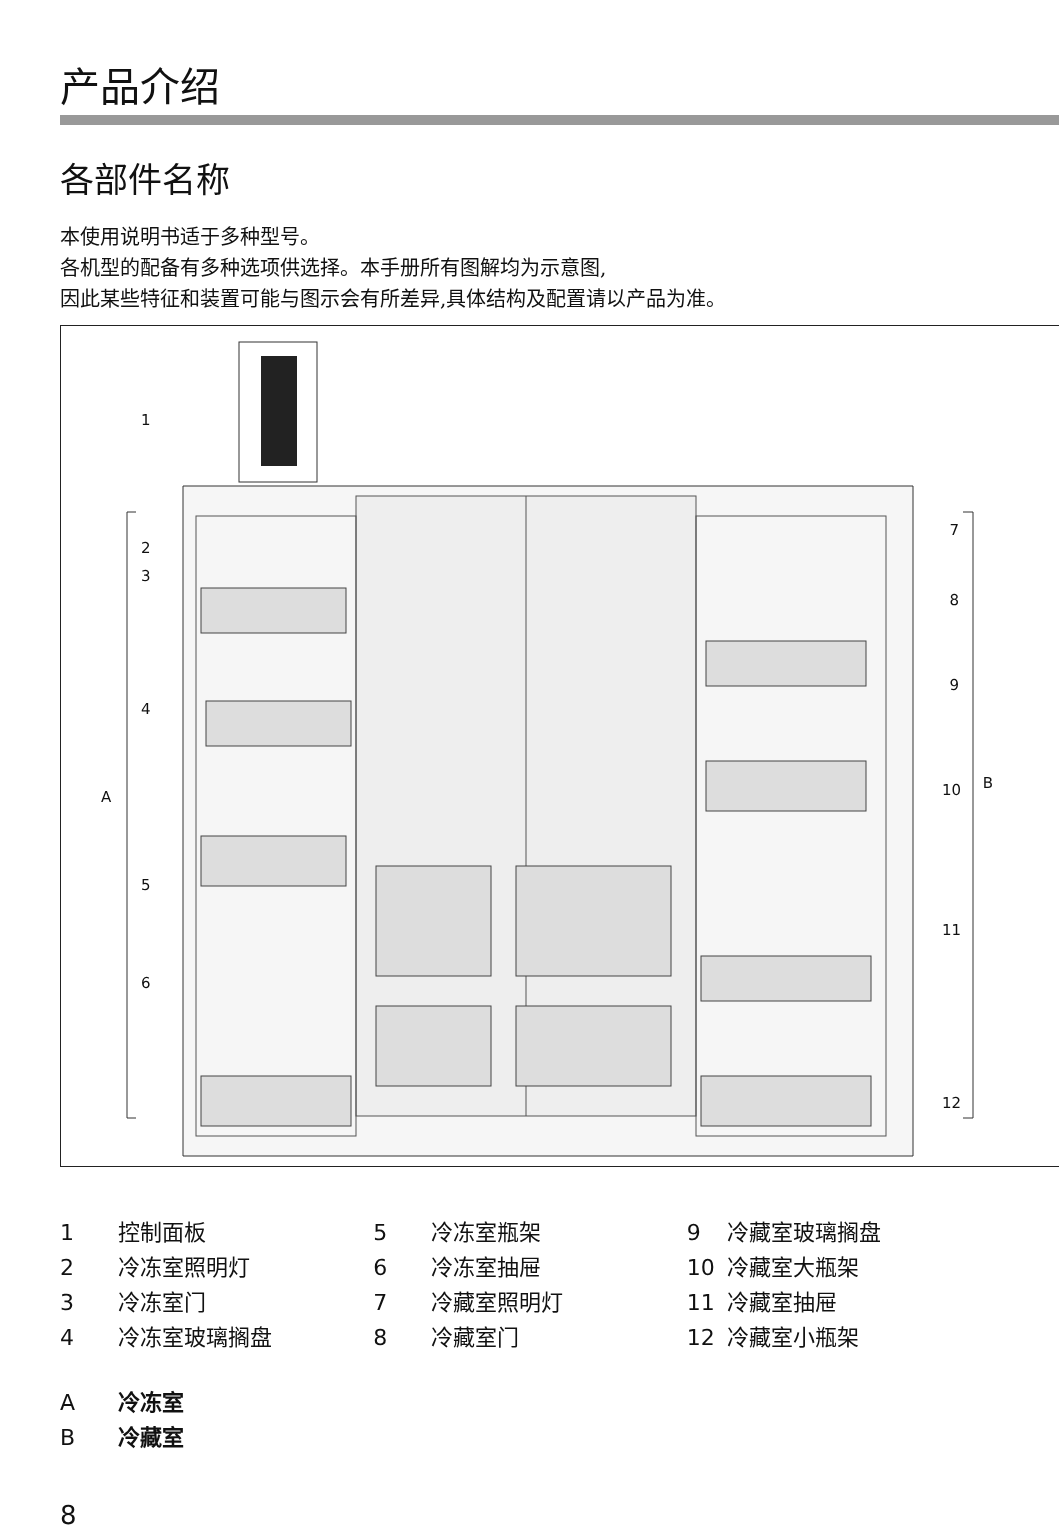产品介绍
各部件名称
本使用说明书适于多种型号。
各机型的配备有多种选项供选择。本手册所有图解均为示意图,
因此某些特征和装置可能与图示会有所差异,具体结构及配置请以产品为准。
1
2
3
4
A
5
6
7
8
9
B 10
11
12
1 控制面板
2 冷冻室照明灯
3 冷冻室门
4 冷冻室玻璃搁盘
5 冷冻室瓶架
6 冷冻室抽屉
7 冷藏室照明灯
8 冷藏室门
9 冷藏室玻璃搁盘
10 冷藏室大瓶架
11 冷藏室抽屉
12 冷藏室小瓶架
A冷冻室
B冷藏室
8